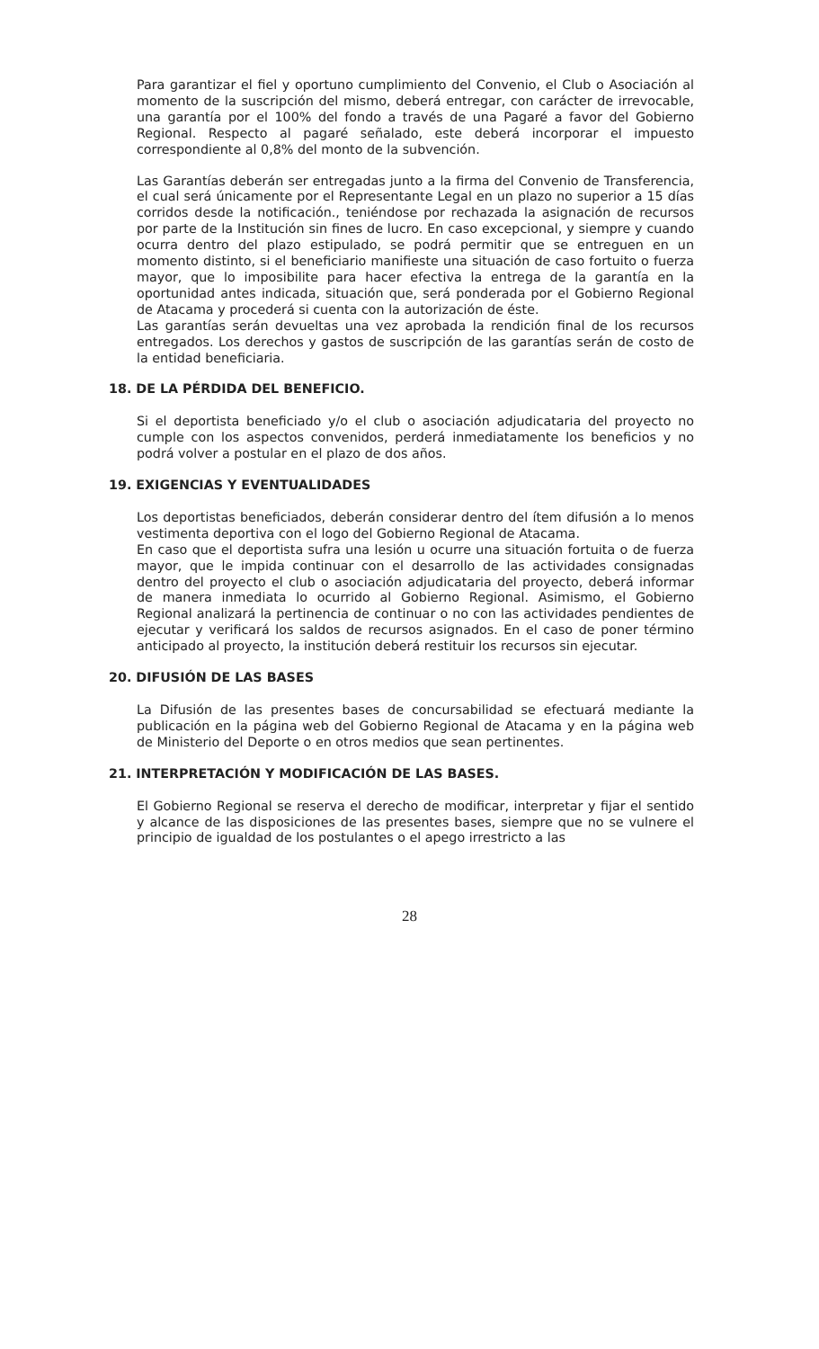Para garantizar el fiel y oportuno cumplimiento del Convenio, el Club o Asociación al momento de la suscripción del mismo, deberá entregar, con carácter de irrevocable, una garantía por el 100% del fondo a través de una Pagaré a favor del Gobierno Regional. Respecto al pagaré señalado, este deberá incorporar el impuesto correspondiente al 0,8% del monto de la subvención.
Las Garantías deberán ser entregadas junto a la firma del Convenio de Transferencia, el cual será únicamente por el Representante Legal en un plazo no superior a 15 días corridos desde la notificación., teniéndose por rechazada la asignación de recursos por parte de la Institución sin fines de lucro. En caso excepcional, y siempre y cuando ocurra dentro del plazo estipulado, se podrá permitir que se entreguen en un momento distinto, si el beneficiario manifieste una situación de caso fortuito o fuerza mayor, que lo imposibilite para hacer efectiva la entrega de la garantía en la oportunidad antes indicada, situación que, será ponderada por el Gobierno Regional de Atacama y procederá si cuenta con la autorización de éste.
Las garantías serán devueltas una vez aprobada la rendición final de los recursos entregados. Los derechos y gastos de suscripción de las garantías serán de costo de la entidad beneficiaria.
18. DE LA PÉRDIDA DEL BENEFICIO.
Si el deportista beneficiado y/o el club o asociación adjudicataria del proyecto no cumple con los aspectos convenidos, perderá inmediatamente los beneficios y no podrá volver a postular en el plazo de dos años.
19. EXIGENCIAS Y EVENTUALIDADES
Los deportistas beneficiados, deberán considerar dentro del ítem difusión a lo menos vestimenta deportiva con el logo del Gobierno Regional de Atacama.
En caso que el deportista sufra una lesión u ocurre una situación fortuita o de fuerza mayor, que le impida continuar con el desarrollo de las actividades consignadas dentro del proyecto el club o asociación adjudicataria del proyecto, deberá informar de manera inmediata lo ocurrido al Gobierno Regional. Asimismo, el Gobierno Regional analizará la pertinencia de continuar o no con las actividades pendientes de ejecutar y verificará los saldos de recursos asignados. En el caso de poner término anticipado al proyecto, la institución deberá restituir los recursos sin ejecutar.
20. DIFUSIÓN DE LAS BASES
La Difusión de las presentes bases de concursabilidad se efectuará mediante la publicación en la página web del Gobierno Regional de Atacama y en la página web de Ministerio del Deporte o en otros medios que sean pertinentes.
21. INTERPRETACIÓN Y MODIFICACIÓN DE LAS BASES.
El Gobierno Regional se reserva el derecho de modificar, interpretar y fijar el sentido y alcance de las disposiciones de las presentes bases, siempre que no se vulnere el principio de igualdad de los postulantes o el apego irrestricto a las
28